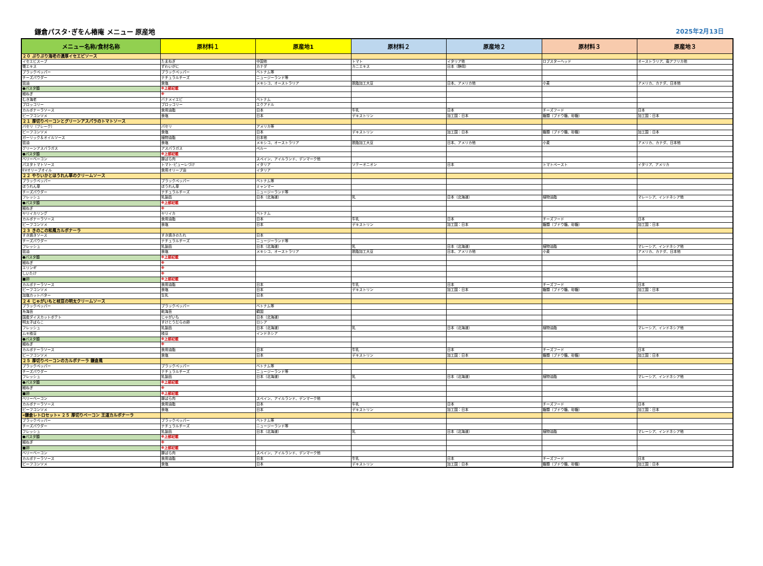鎌倉パスタ･ぎをん椿庵 メニュー 原産地 2025年2月13日
| メニュー名称/食材名称 | 原材料１ | 原産地1 | 原材料２ | 原産地２ | 原材料３ | 原産地３ |
| --- | --- | --- | --- | --- | --- | --- |
| ２０ ぷりぷり海老の濃厚イセエビソース | | | | | | |
| イセエビスープ | たまねぎ | 中国他 | トマト | イタリア他 | ロブスターヘッド | オーストラリア、南アフリカ他 |
| 蟹エキス | ずわいがに | カナダ | カニエキス | 日本（静岡） | | |
| ブラックペッパー | ブラックペッパー | ベトナム等 | | | | |
| チーズパウダー | ナチュラルチーズ | ニュージーランド等 | | | | |
| 醤油 | 食塩 | メキシコ、オーストラリア | 脱脂加工大豆 | 日本、アメリカ他 | 小麦 | アメリカ、カナダ、日本他 |
| ●パスタ麺 | ※上部記載 | | | | | |
| 細ねぎ | ※ | | | | | |
| むき海老 | バナメイエビ | ベトナム | | | | |
| ブロッコリー | ブロッコリー | エクアドル | | | | |
| カルボナーラソース | 食用油脂 | 日本 | 牛乳 | 日本 | チーズフード | 日本 |
| ビーフコンソメ | 食塩 | 日本 | デキストリン | 加工国：日本 | 糖類（ブドウ糖、砂糖） | 加工国：日本 |
| ２１ 厚切りベーコンとグリーンアスパラのトマトソース | | | | | | |
| パセリ（フレーク） | パセリ | アメリカ等 | | | | |
| ビーフコンソメ | 食塩 | 日本 | デキストリン | 加工国：日本 | 糖類（ブドウ糖、砂糖） | 加工国：日本 |
| ガーリック＆オイルソース | 植物油脂 | 日本他 | | | | |
| 醤油 | 食塩 | メキシコ、オーストラリア | 脱脂加工大豆 | 日本、アメリカ他 | 小麦 | アメリカ、カナダ、日本他 |
| グリーンアスパラガス | アスパラガス | ペルー | | | | |
| ●パスタ麺 | ※上部記載 | | | | | |
| ベリーベーコン | 豚ばら肉 | スペイン、アイルランド、デンマーク他 | | | | |
| パスタトマトソース | トマト･ピューレづけ | イタリア | ソテーオニオン | 日本 | トマトペースト | イタリア、アメリカ |
| EVオリーブオイル | 食用オリーブ油 | イタリア | | | | |
| ２２ やりいかとほうれん草のクリームソース | | | | | | |
| ブラックペッパー | ブラックペッパー | ベトナム等 | | | | |
| ほうれん草 | ほうれん草 | ミャンマー | | | | |
| チーズパウダー | ナチュラルチーズ | ニュージーランド等 | | | | |
| フレッシュ | 乳製品 | 日本（北海道） | 乳 | 日本（北海道） | 植物油脂 | マレーシア、インドネシア他 |
| ●パスタ麺 | ※上部記載 | | | | | |
| 細ねぎ | ※ | | | | | |
| ヤリイカリング | ヤリイカ | ベトナム | | | | |
| カルボナーラソース | 食用油脂 | 日本 | 牛乳 | 日本 | チーズフード | 日本 |
| ビーフコンソメ | 食塩 | 日本 | デキストリン | 加工国：日本 | 糖類（ブドウ糖、砂糖） | 加工国：日本 |
| ２３ きのこの和風カルボナーラ | | | | | | |
| すき焼きソース | すき焼きのたれ | 日本 | | | | |
| チーズパウダー | ナチュラルチーズ | ニュージーランド等 | | | | |
| フレッシュ | 乳製品 | 日本（北海道） | 乳 | 日本（北海道） | 植物油脂 | マレーシア、インドネシア他 |
| 醤油 | 食塩 | メキシコ、オーストラリア | 脱脂加工大豆 | 日本、アメリカ他 | 小麦 | アメリカ、カナダ、日本他 |
| ●パスタ麺 | ※上部記載 | | | | | |
| 細ねぎ | ※ | | | | | |
| エリンギ | ※ | | | | | |
| しいたけ | ※ | | | | | |
| ■卵 | ※上部記載 | | | | | |
| カルボナーラソース | 食用油脂 | 日本 | 牛乳 | 日本 | チーズフード | 日本 |
| ビーフコンソメ | 食塩 | 日本 | デキストリン | 加工国：日本 | 糖類（ブドウ糖、砂糖） | 加工国：日本 |
| 加塩カットバター | 生乳 | 日本 | | | | |
| ２４ じゃがいもと枝豆の明太クリームソース | | | | | | |
| ブラックペッパー | ブラックペッパー | ベトナム等 | | | | |
| 糸海苔 | 乾海苔 | 韓国 | | | | |
| 国産ダイスカットポテト | じゃがいも | 日本（北海道） | | | | |
| 明太子ばらこ | すけとうだらの卵 | ロシア | | | | |
| フレッシュ | 乳製品 | 日本（北海道） | 乳 | 日本（北海道） | 植物油脂 | マレーシア、インドネシア他 |
| ムキ枝豆 | 枝豆 | インドネシア | | | | |
| ●パスタ麺 | ※上部記載 | | | | | |
| 細ねぎ | ※ | | | | | |
| カルボナーラソース | 食用油脂 | 日本 | 牛乳 | 日本 | チーズフード | 日本 |
| ビーフコンソメ | 食塩 | 日本 | デキストリン | 加工国：日本 | 糖類（ブドウ糖、砂糖） | 加工国：日本 |
| ２５ 厚切りベーコンのカルボナーラ 鎌倉風 | | | | | | |
| ブラックペッパー | ブラックペッパー | ベトナム等 | | | | |
| チーズパウダー | ナチュラルチーズ | ニュージーランド等 | | | | |
| フレッシュ | 乳製品 | 日本（北海道） | 乳 | 日本（北海道） | 植物油脂 | マレーシア、インドネシア他 |
| ●パスタ麺 | ※上部記載 | | | | | |
| 細ねぎ | ※ | | | | | |
| ■卵 | ※上部記載 | | | | | |
| ベリーベーコン | 豚ばら肉 | スペイン、アイルランド、デンマーク他 | | | | |
| カルボナーラソース | 食用油脂 | 日本 | 牛乳 | 日本 | チーズフード | 日本 |
| ビーフコンソメ | 食塩 | 日本 | デキストリン | 加工国：日本 | 糖類（ブドウ糖、砂糖） | 加工国：日本 |
| «鎌倉レトロセット» ２５ 厚切りベーコン 王道カルボナーラ | | | | | | |
| ブラックペッパー | ブラックペッパー | ベトナム等 | | | | |
| チーズパウダー | ナチュラルチーズ | ニュージーランド等 | | | | |
| フレッシュ | 乳製品 | 日本（北海道） | 乳 | 日本（北海道） | 植物油脂 | マレーシア、インドネシア他 |
| ●パスタ麺 | ※上部記載 | | | | | |
| 細ねぎ | ※ | | | | | |
| ■卵 | ※上部記載 | | | | | |
| ベリーベーコン | 豚ばら肉 | スペイン、アイルランド、デンマーク他 | | | | |
| カルボナーラソース | 食用油脂 | 日本 | 牛乳 | 日本 | チーズフード | 日本 |
| ビーフコンソメ | 食塩 | 日本 | デキストリン | 加工国：日本 | 糖類（ブドウ糖、砂糖） | 加工国：日本 |